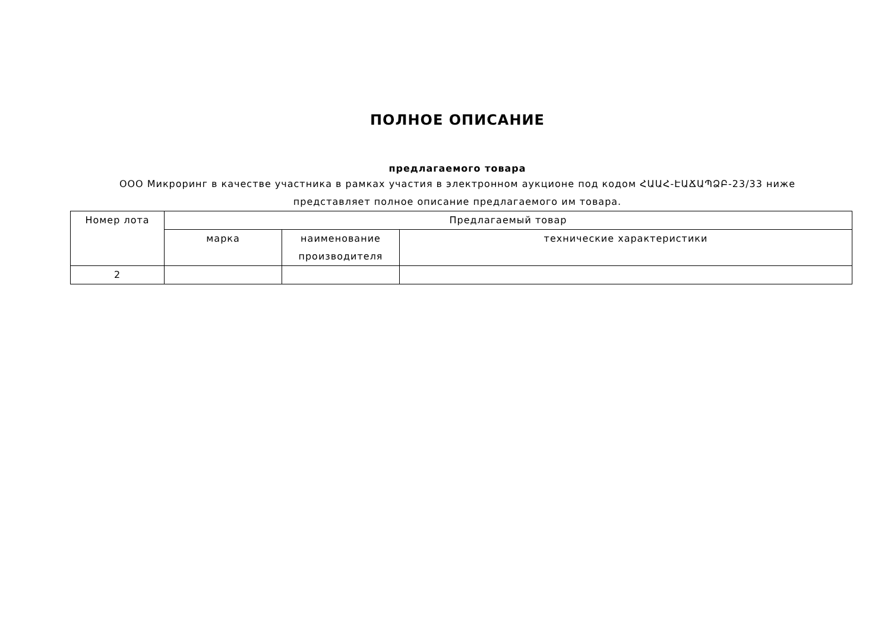ПОЛНОЕ ОПИСАНИЕ
предлагаемого товара
ООО Микроринг в качестве участника в рамках участия в электронном аукционе под кодом ՀԱԱՀ-ԷԱՃԱՊՁԲ-23/33 ниже представляет полное описание предлагаемого им товара.
| Номер лота | Предлагаемый товар | | |
| --- | --- | --- | --- |
| | марка | наименование производителя | технические характеристики |
| 2 | | | |